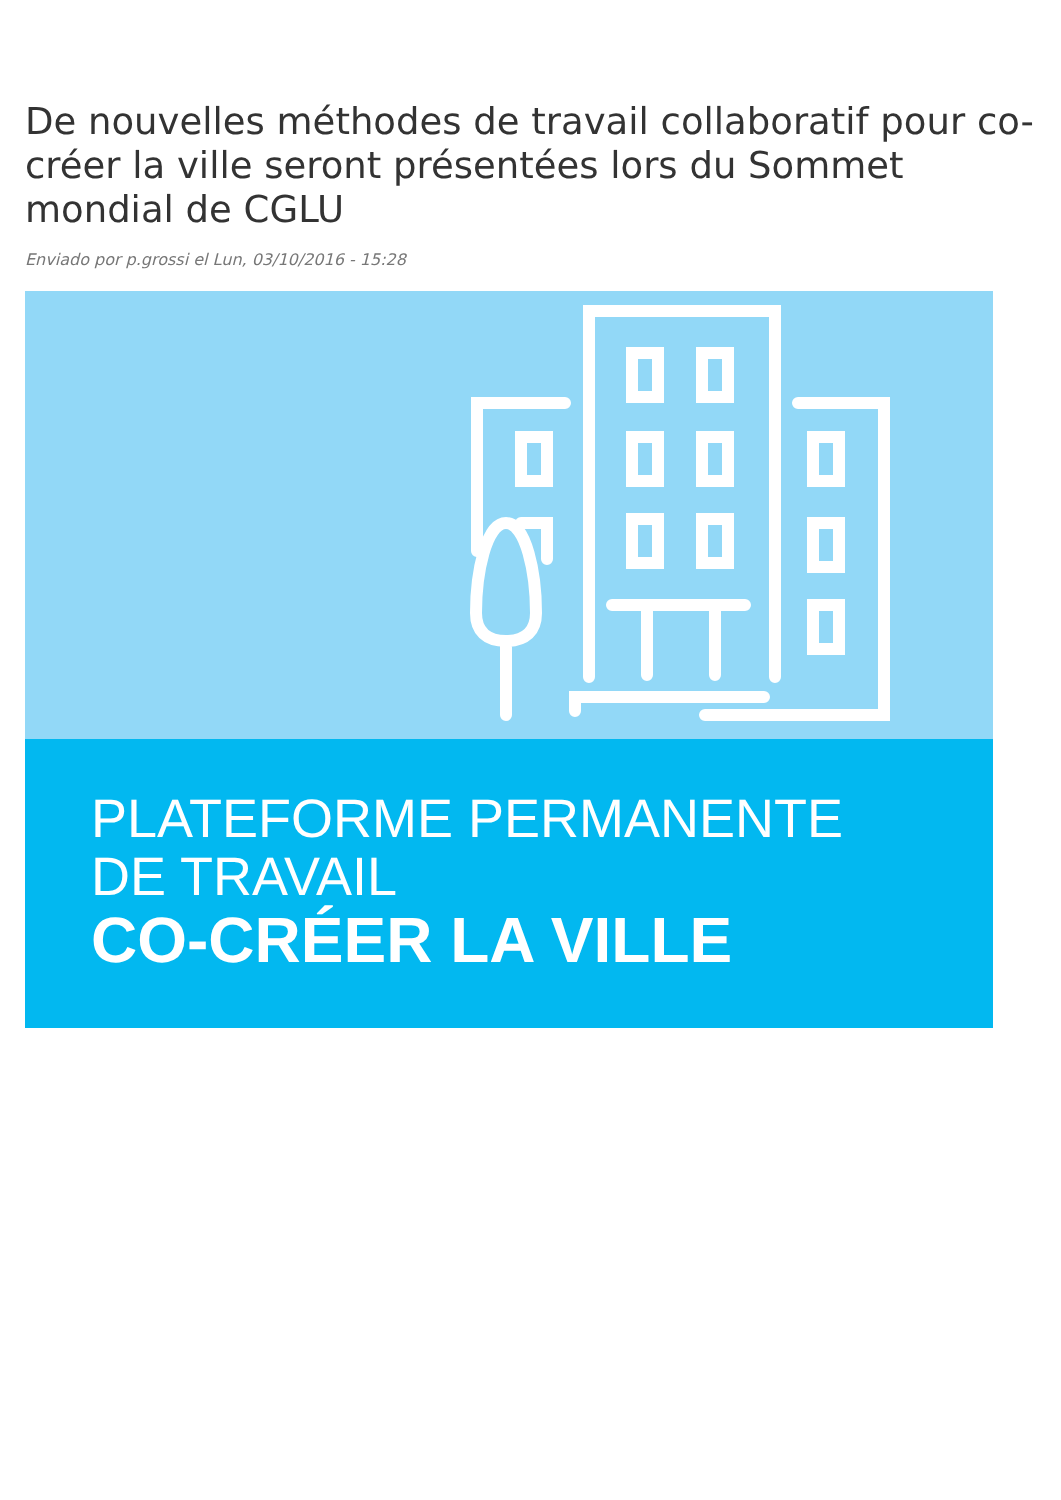De nouvelles méthodes de travail collaboratif pour co-créer la ville seront présentées lors du Sommet mondial de CGLU
Enviado por p.grossi el Lun, 03/10/2016 - 15:28
PLATEFORME PERMANENTE
DE TRAVAIL
CO-CRÉER LA VILLE